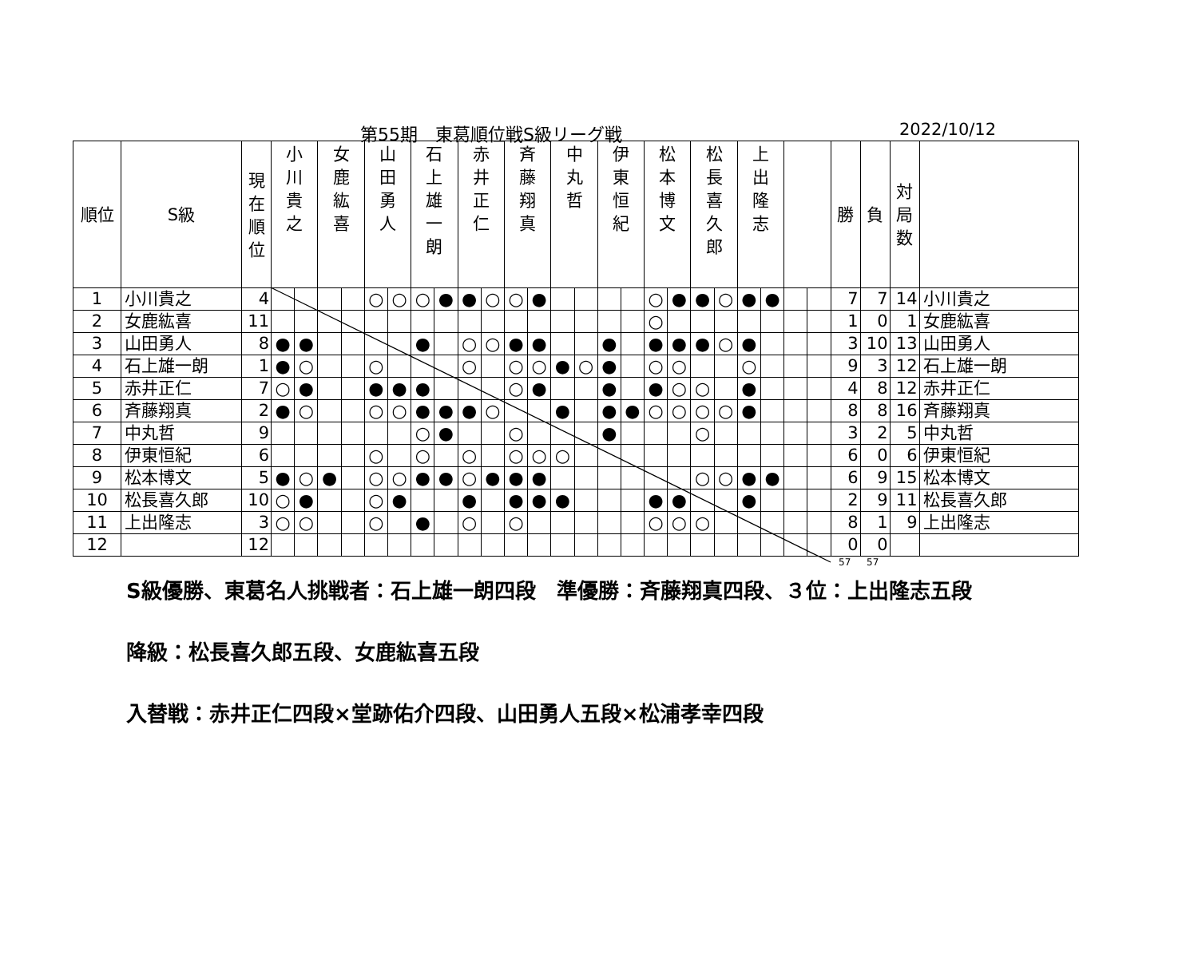第55期　東葛順位戦S級リーグ戦 2022/10/12
| 順位 | S級 | 現 在 順 位 | 小 川 貴 之 | | 女 鹿 紘 喜 | | 山 田 勇 人 | | 石 上 雄 一 朗 | | 赤 井 正 仁 | | 斉 藤 翔 真 | | 中 丸 哲 | | 伊 東 恒 紀 | | 松 本 博 文 | | 松 長 喜 久 郎 | | 上 出 隆 志 | | | | 勝 | 負 | 対 局 数 | |
| --- | --- | --- | --- | --- | --- | --- | --- | --- | --- | --- | --- | --- | --- | --- | --- | --- | --- | --- | --- | --- | --- | --- | --- | --- | --- | --- | --- | --- | --- | --- |
| 1 | 小川貴之 | 4 | | | | | ○ | ○ | ○ | ● | ● | ○ | ○ | ● | | | | | ○ | ● | ● | ○ | ● | ● | | | 7 | 7 | 14 | 小川貴之 |
| 2 | 女鹿紘喜 | 11 | | | | | | | | | | | | | | | | | ○ | | | | | | | | 1 | 0 | 1 | 女鹿紘喜 |
| 3 | 山田勇人 | 8 | ● | ● | | | | | ● | | ○ | ○ | ● | ● | | | ● | | ● | ● | ● | ○ | ● | | | | 3 | 10 | 13 | 山田勇人 |
| 4 | 石上雄一朗 | 1 | ● | ○ | | | ○ | | | | ○ | | ○ | ○ | ● | ○ | ● | | ○ | ○ | | | ○ | | | | 9 | 3 | 12 | 石上雄一朗 |
| 5 | 赤井正仁 | 7 | ○ | ● | | | ● | ● | ● | | | | ○ | ● | | | ● | | ● | ○ | ○ | | ● | | | | 4 | 8 | 12 | 赤井正仁 |
| 6 | 斉藤翔真 | 2 | ● | ○ | | | ○ | ○ | ● | ● | ● | ○ | | | ● | | ● | ● | ○ | ○ | ○ | ○ | ● | | | | 8 | 8 | 16 | 斉藤翔真 |
| 7 | 中丸哲 | 9 | | | | | | | ○ | ● | | | ○ | | | | ● | | | | ○ | | | | | | 3 | 2 | 5 | 中丸哲 |
| 8 | 伊東恒紀 | 6 | | | | | ○ | | ○ | | ○ | | ○ | ○ | ○ | | | | | | | | | | | | 6 | 0 | 6 | 伊東恒紀 |
| 9 | 松本博文 | 5 | ● | ○ | ● | | ○ | ○ | ● | ● | ○ | ● | ● | ● | | | | | | | ○ | ○ | ● | ● | | | 6 | 9 | 15 | 松本博文 |
| 10 | 松長喜久郎 | 10 | ○ | ● | | | ○ | ● | | | ● | | ● | ● | ● | | | | ● | ● | | | ● | | | | 2 | 9 | 11 | 松長喜久郎 |
| 11 | 上出隆志 | 3 | ○ | ○ | | | ○ | | ● | | ○ | | ○ | | | | | | ○ | ○ | ○ | | | | | | 8 | 1 | 9 | 上出隆志 |
| 12 | | 12 | | | | | | | | | | | | | | | | | | | | | | | | | 0 | 0 | | |
57 57
S級優勝、東葛名人挑戦者：石上雄一朗四段　準優勝：斉藤翔真四段、３位：上出隆志五段
降級：松長喜久郎五段、女鹿紘喜五段
入替戦：赤井正仁四段×堂跡佑介四段、山田勇人五段×松浦孝幸四段